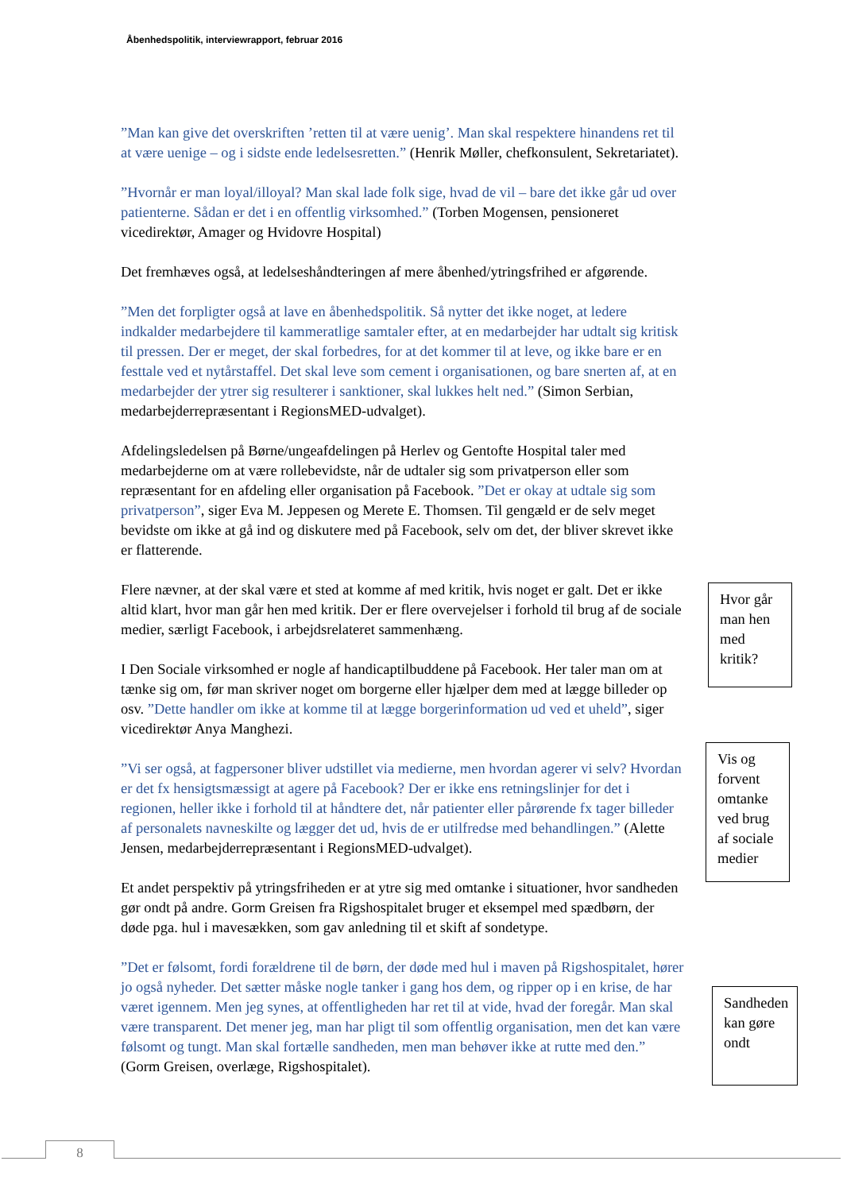Åbenhedspolitik, interviewrapport, februar 2016
”Man kan give det overskriften ’retten til at være uenig’. Man skal respektere hinandens ret til at være uenige – og i sidste ende ledelsesretten.” (Henrik Møller, chefkonsulent, Sekretariatet).
”Hvornår er man loyal/illoyal? Man skal lade folk sige, hvad de vil – bare det ikke går ud over patienterne. Sådan er det i en offentlig virksomhed.” (Torben Mogensen, pensioneret vicedirektør, Amager og Hvidovre Hospital)
Det fremhæves også, at ledelseshåndteringen af mere åbenhed/ytringsfrihed er afgørende.
”Men det forpligter også at lave en åbenhedspolitik. Så nytter det ikke noget, at ledere indkalder medarbejdere til kammeratlige samtaler efter, at en medarbejder har udtalt sig kritisk til pressen. Der er meget, der skal forbedres, for at det kommer til at leve, og ikke bare er en festtale ved et nytårstaffel. Det skal leve som cement i organisationen, og bare snerten af, at en medarbejder der ytrer sig resulterer i sanktioner, skal lukkes helt ned.” (Simon Serbian, medarbejderrepræsentant i RegionsMED-udvalget).
Afdelingsledelsen på Børne/ungeafdelingen på Herlev og Gentofte Hospital taler med medarbejderne om at være rollebevidste, når de udtaler sig som privatperson eller som repræsentant for en afdeling eller organisation på Facebook. ”Det er okay at udtale sig som privatperson”, siger Eva M. Jeppesen og Merete E. Thomsen. Til gengæld er de selv meget bevidste om ikke at gå ind og diskutere med på Facebook, selv om det, der bliver skrevet ikke er flatterende.
Flere nævner, at der skal være et sted at komme af med kritik, hvis noget er galt. Det er ikke altid klart, hvor man går hen med kritik. Der er flere overvejelser i forhold til brug af de sociale medier, særligt Facebook, i arbejdsrelateret sammenhæng.
I Den Sociale virksomhed er nogle af handicaptilbuddene på Facebook. Her taler man om at tænke sig om, før man skriver noget om borgerne eller hjælper dem med at lægge billeder op osv. ”Dette handler om ikke at komme til at lægge borgerinformation ud ved et uheld”, siger vicedirektør Anya Manghezi.
”Vi ser også, at fagpersoner bliver udstillet via medierne, men hvordan agerer vi selv? Hvordan er det fx hensigtsmæssigt at agere på Facebook? Der er ikke ens retningslinjer for det i regionen, heller ikke i forhold til at håndtere det, når patienter eller pårørende fx tager billeder af personalets navneskilte og lægger det ud, hvis de er utilfredse med behandlingen.” (Alette Jensen, medarbejderrepræsentant i RegionsMED-udvalget).
Et andet perspektiv på ytringsfriheden er at ytre sig med omtanke i situationer, hvor sandheden gør ondt på andre. Gorm Greisen fra Rigshospitalet bruger et eksempel med spædbørn, der døde pga. hul i mavesækken, som gav anledning til et skift af sondetype.
”Det er følsomt, fordi forældrene til de børn, der døde med hul i maven på Rigshospitalet, hører jo også nyheder. Det sætter måske nogle tanker i gang hos dem, og ripper op i en krise, de har været igennem. Men jeg synes, at offentligheden har ret til at vide, hvad der foregår. Man skal være transparent. Det mener jeg, man har pligt til som offentlig organisation, men det kan være følsomt og tungt. Man skal fortælle sandheden, men man behøver ikke at rutte med den.” (Gorm Greisen, overlæge, Rigshospitalet).
Hvor går man hen med kritik?
Vis og forvent omtanke ved brug af sociale medier
Sandheden kan gøre ondt
8